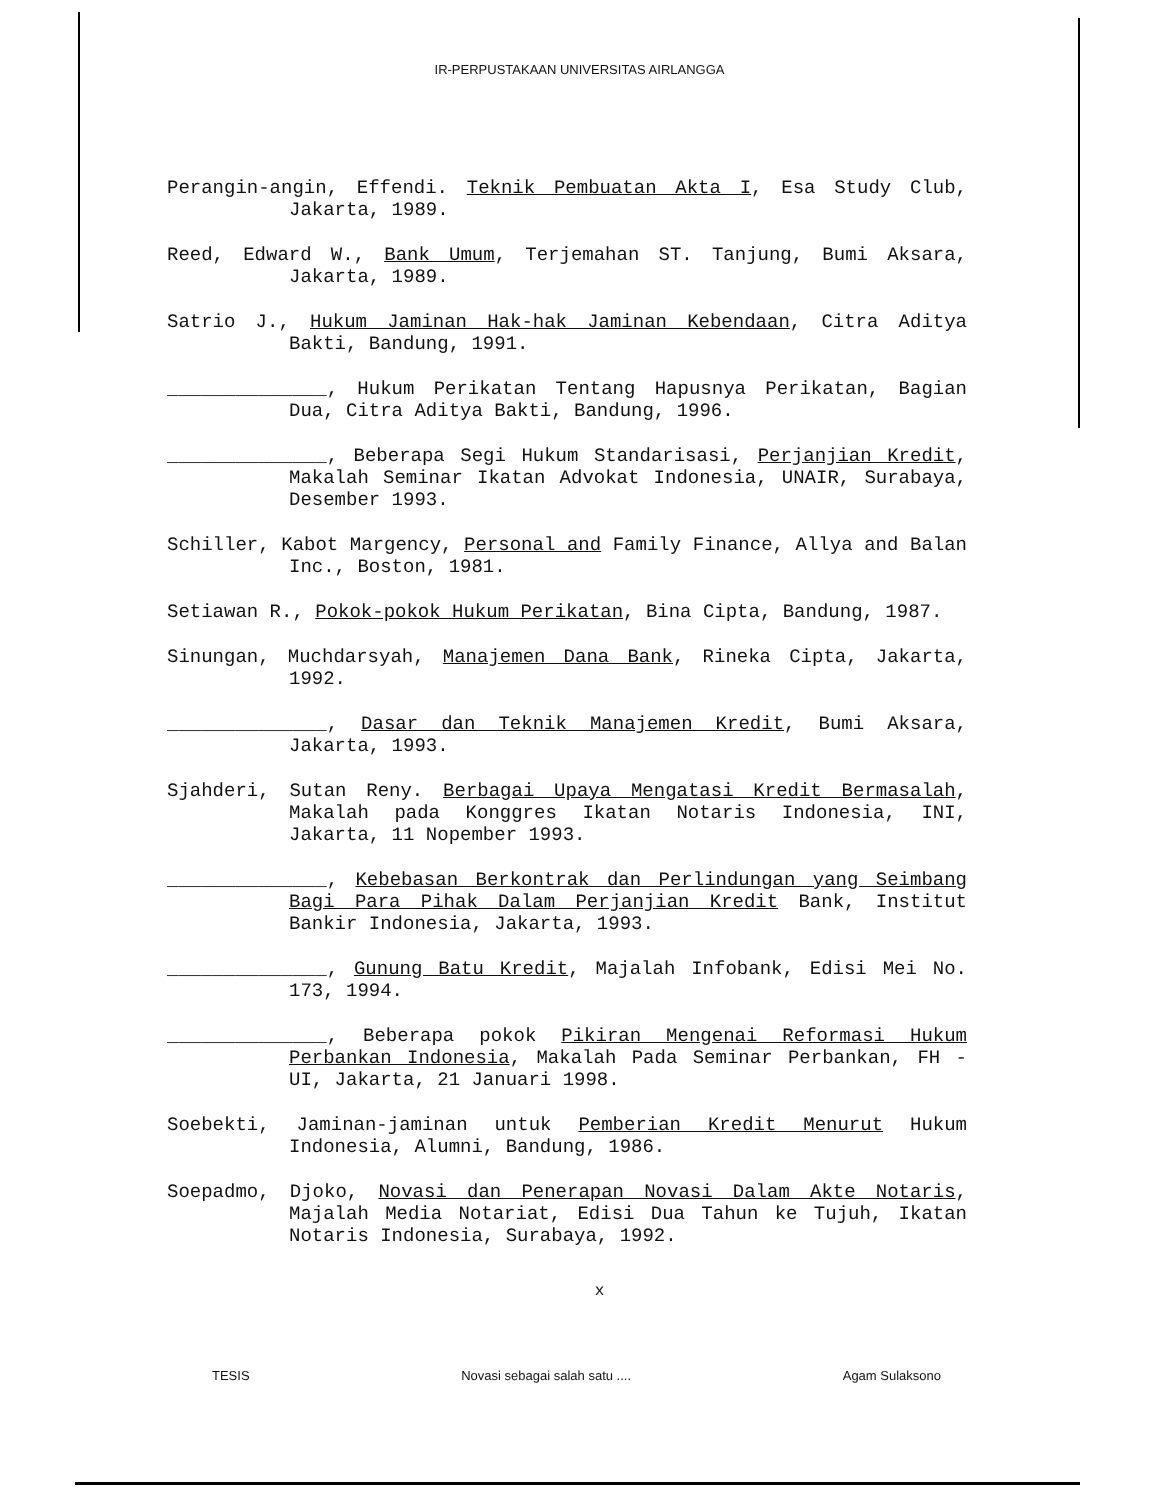IR-PERPUSTAKAAN UNIVERSITAS AIRLANGGA
Perangin-angin, Effendi. Teknik Pembuatan Akta I, Esa Study Club, Jakarta, 1989.
Reed, Edward W., Bank Umum, Terjemahan ST. Tanjung, Bumi Aksara, Jakarta, 1989.
Satrio J., Hukum Jaminan Hak-hak Jaminan Kebendaan, Citra Aditya Bakti, Bandung, 1991.
______________, Hukum Perikatan Tentang Hapusnya Perikatan, Bagian Dua, Citra Aditya Bakti, Bandung, 1996.
______________, Beberapa Segi Hukum Standarisasi, Perjanjian Kredit, Makalah Seminar Ikatan Advokat Indonesia, UNAIR, Surabaya, Desember 1993.
Schiller, Kabot Margency, Personal and Family Finance, Allya and Balan Inc., Boston, 1981.
Setiawan R., Pokok-pokok Hukum Perikatan, Bina Cipta, Bandung, 1987.
Sinungan, Muchdarsyah, Manajemen Dana Bank, Rineka Cipta, Jakarta, 1992.
______________, Dasar dan Teknik Manajemen Kredit, Bumi Aksara, Jakarta, 1993.
Sjahderi, Sutan Reny. Berbagai Upaya Mengatasi Kredit Bermasalah, Makalah pada Konggres Ikatan Notaris Indonesia, INI, Jakarta, 11 Nopember 1993.
______________, Kebebasan Berkontrak dan Perlindungan yang Seimbang Bagi Para Pihak Dalam Perjanjian Kredit Bank, Institut Bankir Indonesia, Jakarta, 1993.
______________, Gunung Batu Kredit, Majalah Infobank, Edisi Mei No. 173, 1994.
______________, Beberapa pokok Pikiran Mengenai Reformasi Hukum Perbankan Indonesia, Makalah Pada Seminar Perbankan, FH - UI, Jakarta, 21 Januari 1998.
Soebekti, Jaminan-jaminan untuk Pemberian Kredit Menurut Hukum Indonesia, Alumni, Bandung, 1986.
Soepadmo, Djoko, Novasi dan Penerapan Novasi Dalam Akte Notaris, Majalah Media Notariat, Edisi Dua Tahun ke Tujuh, Ikatan Notaris Indonesia, Surabaya, 1992.
x
TESIS Novasi sebagai salah satu .... Agam Sulaksono